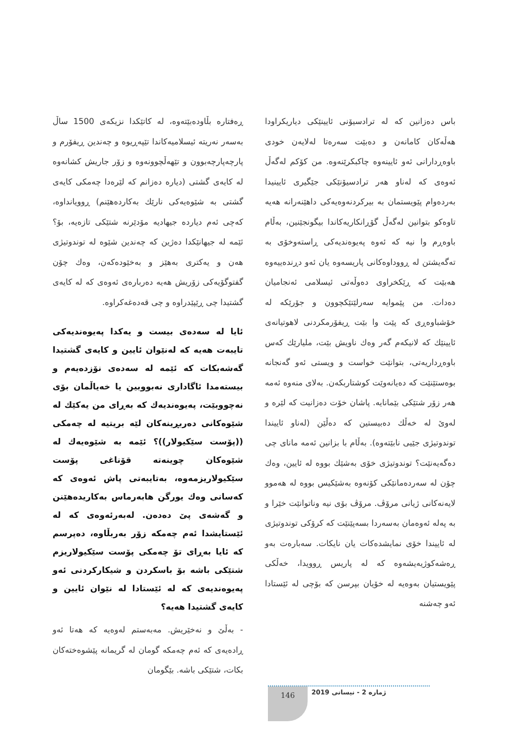باس دەزانین کە لە ترادسیۆنی ئایینێکی دیاریکراودا هەڵەکان کامانەن و دەبێت سەرەتا لەلایەن خودی باوەڕدارانی ئەو ئایینەوە چاکبکرێنەوە. من کۆکم لەگەڵ ئەوەی کە لەناو هەر ترادسیۆنێکی جێگیری ئایینیدا بەردەوام پێویستمان بە بیرکردنەوەیەکی داهێنەرانە هەیە تاوەکو بتوانین لەگەڵ گۆڕانکاریەکاندا بیگونجێنین، بەڵام باوەڕم وا نیە کە ئەوە پەیوەندیەکی ڕاستەوخۆی بە تەگەیشتن لە ڕووداوەکانی پاریسەوە یان ئەو دڕندەییەوە هەبێت کە ڕێکخراوی دەوڵەتی ئیسلامی ئەنجامیان دەدات. من پێموایە سەرلێتێکچوون و جۆرێکە لە خۆشباوەڕی کە پێت وا بێت ڕیفۆرمکردنی لاهوتیانەی ئایینێك کە لانیکەم گەر وەك ناویش بێت، ملیارێك کەس باوەڕداریەتی، بتوانێت خواست و ویستی ئەو گەنجانە بوەستێنێت کە دەیانەوێت کوشتاربکەن. بەلای منەوە ئەمە هەر زۆر شتێکی بێمانایە. پاشان خۆت دەزانیت کە لێرە و لەوێ لە خەڵك دەبیستین کە دەڵێن (لەناو ئاییندا توندوتیژی جێیی نابێتەوە). بەڵام با بزانین ئەمە مانای چی دەگەیەنێت؟ توندوتیژی خۆی بەشێك بووە لە ئایین، وەك چۆن لە سەردەمانێکی کۆنەوە بەشێکیس بووە لە هەموو لایەنەکانی ژیانی مرۆڤ. مرۆڤ بۆی نیە وناتوانێت خێرا و بە پەلە ئەوەمان بەسەردا بسەپێنێت کە کرۆکی توندوتیژی لە ئاییندا خۆی نمایشدەکات یان نایکات. سەبارەت بەو ڕەشەکوژیەیشەوە کە لە پاریس ڕوویدا، خەڵکی پێویستیان بەوەیە لە خۆیان بپرسن کە بۆچی لە ئێستادا ئەو چەشنە
ڕەفتارە بڵاودەبێتەوە، لە کاتێکدا نزیکەی 1500 ساڵ بەسەر نەریتە ئیسلامیەکاندا تێپەڕیوە و چەندین ڕیفۆرم و پارچەپارچەبوون و تێهەڵچوونەوە و زۆر جاریش کشانەوە لە کایەی گشتی (دیارە دەزانم کە لێرەدا چەمکی کایەی گشتی بە شێوەیەکی نارێك بەکاردەهێنم) ڕوویانداوە، کەچی ئەم دیاردە جیهادیە مۆدێرنە شتێکی تازەیە، بۆ؟ ئێمە لە جیهانێکدا دەژین کە چەندین شێوە لە توندوتیژی هەن و یەکتری بەهێز و بەخێودەکەن، وەك چۆن گفتوگۆیەکی زۆریش هەیە دەربارەی ئەوەی کە لە کایەی گشتیدا چی ڕێپێدراوە و چی قەدەغەکراوە.
ئایا لە سەدەی بیست و یەکدا پەیوەندیەکی تایبەت هەیە کە لەنێوان ئایین و کایەی گشتیدا گەشەبکات کە ئێمە لە سەدەی نۆزدەیەم و بیستەمدا ئاگاداری نەبووبین یا خەیاڵمان بۆی نەچووبێت، پەیوەندیەك کە بەڕای من یەکێك لە شێوەکانی دەربڕینەکان لێە بریتیە لە چەمکی ((پۆست سێکیولار))؟ ئێمە بە شێوەیەك لە شێوەکان چوینەتە قۆناغی پۆست سێکیولاریزمەوە، بەتایبەتی پاش ئەوەی کە کەسانی وەك یورگن هابەرماس بەکاریدەهێنن و گەشەی پێ دەدەن. لەبەرئەوەی کە لە ئێستایشدا ئەم چەمکە زۆر بەربڵاوە، دەپرسم کە ئایا بەڕای تۆ چەمکی پۆست سێکیولاریزم شتێکی باشە بۆ باسکردن و شیکارکردنی ئەو پەیوەندیەی کە لە ئێستادا لە نێوان ئایین و کایەی گشتیدا هەیە؟
- بەڵێ و نەخێریش. مەبەستم لەوەیە کە هەتا ئەو ڕادەیەی کە ئەم چەمکە گومان لە گریمانە پێشوەختەکان بکات، شتێکی باشە. بێگومان
ژمارە 2 - نیسانی 2019 146